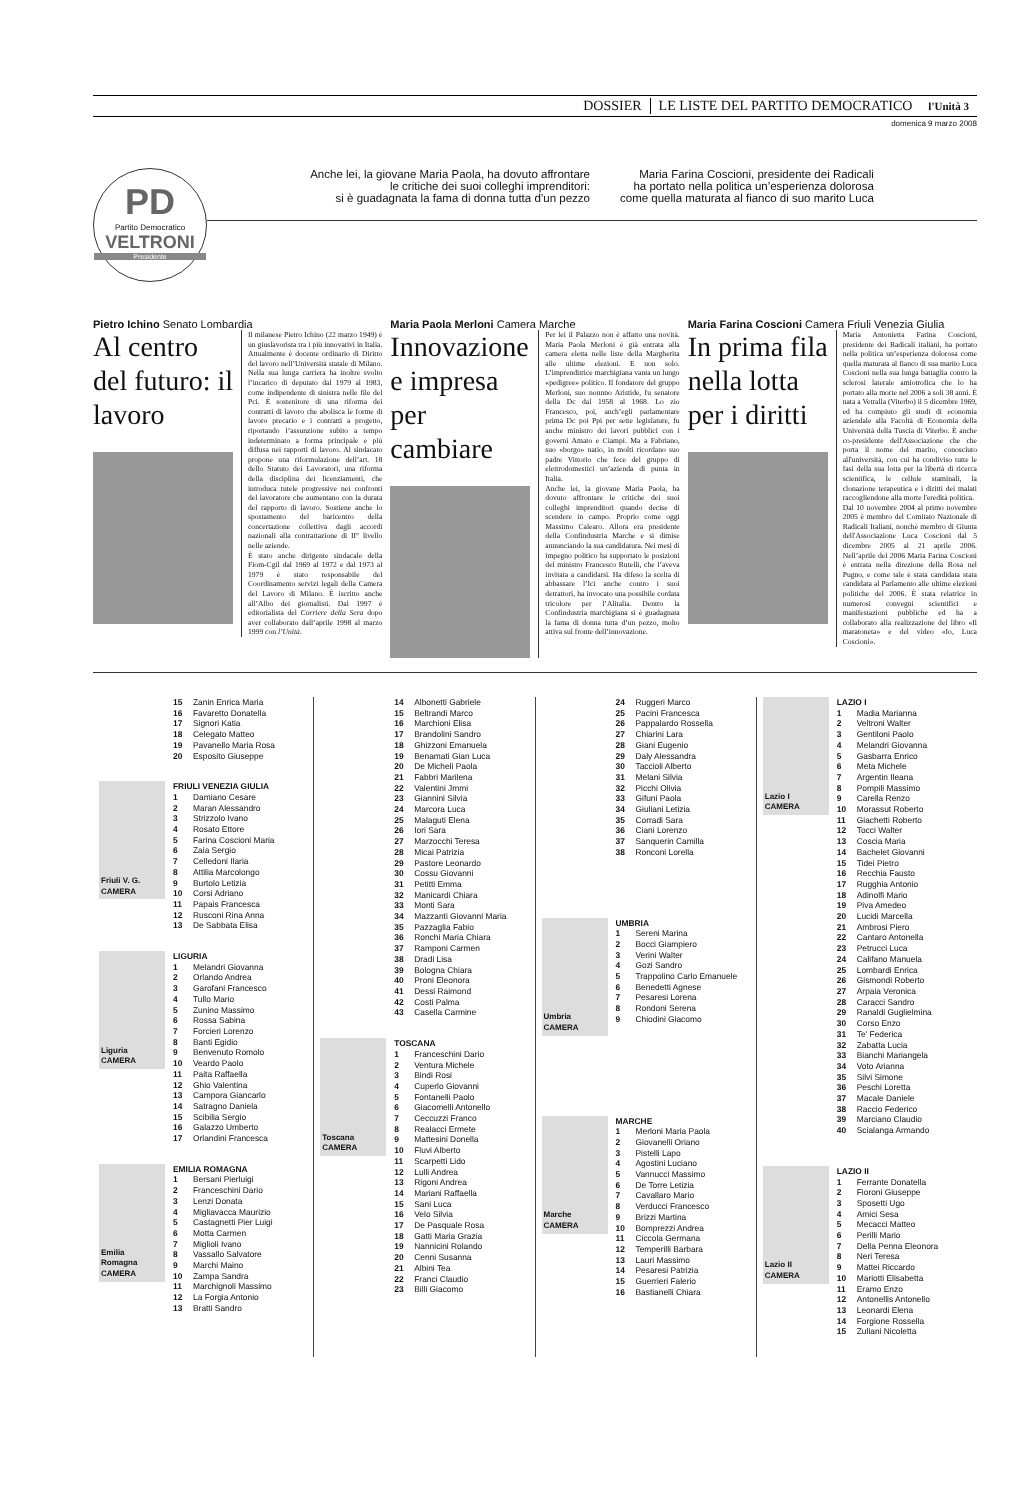DOSSIER LE LISTE DEL PARTITO DEMOCRATICO l'Unità 3
domenica 9 marzo 2008
PD
Partito Democratico
VELTRONI
Presidente
Anche lei, la giovane Maria Paola, ha dovuto affrontare
le critiche dei suoi colleghi imprenditori:
si è guadagnata la fama di donna tutta d’un pezzo
Maria Farina Coscioni, presidente dei Radicali
ha portato nella politica un’esperienza dolorosa
come quella maturata al fianco di suo marito Luca
Pietro Ichino Senato Lombardia
Al centro del futuro: il lavoro
Il milanese Pietro Ichino (22 marzo 1949) è un giuslavorista tra i più innovativi in Italia. Attualmente è docente ordinario di Diritto del lavoro nell’Università statale di Milano. Nella sua lunga carriera ha inoltre svolto l’incarico di deputato dal 1979 al 1983, come indipendente di sinistra nelle file del Pci. È sostenitore di una riforma dei contratti di lavoro che abolisca le forme di lavoro precario e i contratti a progetto, riportando l’assunzione subito a tempo indeterminato a forma principale e più diffusa nei rapporti di lavoro. Al sindacato propone una riformulazione dell’art. 18 dello Statuto dei Lavoratori, una riforma della disciplina dei licenziamenti, che introduca tutele progressive nei confronti del lavoratore che aumentano con la durata del rapporto di lavoro. Sostiene anche lo spostamento del baricentro della concertazione collettiva dagli accordi nazionali alla contrattazione di II° livello nelle aziende.
È stato anche dirigente sindacale della Fiom-Cgil dal 1969 al 1972 e dal 1973 al 1979 è stato responsabile del Coordinamento servizi legali della Camera del Lavoro di Milano. È iscritto anche all’Albo dei giornalisti. Dal 1997 è editorialista del Corriere della Sera dopo aver collaborato dall’aprile 1998 al marzo 1999 con l’Unità.
Maria Paola Merloni Camera Marche
Innovazione e impresa per cambiare
Per lei il Palazzo non è affatto una novità. Maria Paola Merloni è già entrata alla camera eletta nelle liste della Margherita alle ultime elezioni. E non solo. L’imprenditrice marchigiana vanta un lungo «pedigree» politico. Il fondatore del gruppo Merloni, suo nonnno Aristide, fu senatore della Dc dal 1958 al 1968. Lo zio Francesco, poi, anch’egli parlamentare prima Dc poi Ppi per sette legislature, fu anche ministro dei lavori pubblici con i governi Amato e Ciampi. Ma a Fabriano, suo «borgo» natio, in molti ricordano suo padre Vittorio che fece del gruppo di elettrodomestici un’azienda di punta in Italia.
Anche lei, la giovane Maria Paola, ha dovuto affrontare le critiche dei suoi colleghi imprenditori quando decise di scendere in campo. Proprio come oggi Massimo Calearo. Allora era presidente della Confindustria Marche e si dimise annunciando la sua candidatura. Nei mesi di impegno politico ha supportato le posizioni del ministro Francesco Rutelli, che l’aveva invitata a candidarsi. Ha difeso la scelta di abbassare l’Ici anche contro i suoi detrattori, ha invocato una possibile cordata tricolore per l’Alitalia. Dentro la Confindustria marchigiana si è guadagnata la fama di donna tutta d’un pezzo, molto attiva sul fronte dell’innovazione.
Maria Farina Coscioni Camera Friuli Venezia Giulia
In prima fila nella lotta per i diritti
Maria Antonietta Farina Coscioni, presidente dei Radicali italiani, ha portato nella politica un’esperienza dolorosa come quella maturata al fianco di sua marito Luca Coscioni nella sua lunga battaglia contro la sclerosi laterale amiotrofica che lo ha portato alla morte nel 2006 a soli 38 anni. È nata a Vetralla (Viterbo) il 5 dicembre 1969, ed ha compiuto gli studi di economia aziendale alla Facoltà di Economia della Università della Tuscia di Viterbo. È anche co-presidente dell'Associazione che che porta il nome del marito, conosciuto all'università, con cui ha condiviso tutte le fasi della sua lotta per la libertà di ricerca scientifica, le cellule staminali, la clonazione terapeutica e i diritti dei malati raccogliendone alla morte l'eredità politica.
Dal 10 novembre 2004 al primo novembre 2005 è membro del Comitato Nazionale di Radicali Italiani, nonchè membro di Giunta dell'Associazione Luca Coscioni dal 5 dicembre 2005 al 21 aprile 2006. Nell’aprile del 2006 Maria Farina Coscioni è entrata nella direzione della Rosa nel Pugno, e come tale è stata candidata stata candidata al Parlamento alle ultime elezioni politiche del 2006. È stata relatrice in numerosi convegni scientifici e manifestazioni pubbliche ed ha a collaborato alla realizzazione del libro «Il maratoneta» e del video «Io, Luca Coscioni».
15 Zanin Enrica Maria
16 Favaretto Donatella
17 Signori Katia
18 Celegato Matteo
19 Pavanello Maria Rosa
20 Esposito Giuseppe
Friuli V. G. CAMERA
FRIULI VENEZIA GIULIA
1 Damiano Cesare
2 Maran Alessandro
3 Strizzolo Ivano
4 Rosato Ettore
5 Farina Coscioni Maria
6 Zaia Sergio
7 Celledoni Ilaria
8 Attilia Marcolongo
9 Burtolo Letizia
10 Corsi Adriano
11 Papais Francesca
12 Rusconi Rina Anna
13 De Sabbata Elisa
Liguria CAMERA
LIGURIA
1 Melandri Giovanna
2 Orlando Andrea
3 Garofani Francesco
4 Tullo Mario
5 Zunino Massimo
6 Rossa Sabina
7 Forcieri Lorenzo
8 Banti Egidio
9 Benvenuto Romolo
10 Veardo Paolo
11 Paita Raffaella
12 Ghio Valentina
13 Campora Giancarlo
14 Satragno Daniela
15 Scibilia Sergio
16 Galazzo Umberto
17 Orlandini Francesca
Emilia Romagna CAMERA
EMILIA ROMAGNA
1 Bersani Pierluigi
2 Franceschini Dario
3 Lenzi Donata
4 Migliavacca Maurizio
5 Castagnetti Pier Luigi
6 Motta Carmen
7 Miglioli Ivano
8 Vassallo Salvatore
9 Marchi Maino
10 Zampa Sandra
11 Marchignoli Massimo
12 La Forgia Antonio
13 Bratti Sandro
14 Albonetti Gabriele
15 Beltrandi Marco
16 Marchioni Elisa
17 Brandolini Sandro
18 Ghizzoni Emanuela
19 Benamati Gian Luca
20 De Micheli Paola
21 Fabbri Marilena
22 Valentini Jmmi
23 Giannini Silvia
24 Marcora Luca
25 Malaguti Elena
26 Iori Sara
27 Marzocchi Teresa
28 Micai Patrizia
29 Pastore Leonardo
30 Cossu Giovanni
31 Petitti Emma
32 Manicardi Chiara
33 Monti Sara
34 Mazzanti Giovanni Maria
35 Pazzaglia Fabio
36 Ronchi Maria Chiara
37 Ramponi Carmen
38 Dradi Lisa
39 Bologna Chiara
40 Proni Eleonora
41 Dessi Raimond
42 Costi Palma
43 Casella Carmine
Toscana CAMERA
TOSCANA
1 Franceschini Dario
2 Ventura Michele
3 Bindi Rosi
4 Cuperlo Giovanni
5 Fontanelli Paolo
6 Giacomelli Antonello
7 Ceccuzzi Franco
8 Realacci Ermete
9 Mattesini Donella
10 Fluvi Alberto
11 Scarpetti Lido
12 Lulli Andrea
13 Rigoni Andrea
14 Mariani Raffaella
15 Sani Luca
16 Velo Silvia
17 De Pasquale Rosa
18 Gatti Maria Grazia
19 Nannicini Rolando
20 Cenni Susanna
21 Albini Tea
22 Franci Claudio
23 Billi Giacomo
24 Ruggeri Marco
25 Pacini Francesca
26 Pappalardo Rossella
27 Chiarini Lara
28 Giani Eugenio
29 Daly Alessandra
30 Taccioli Alberto
31 Melani Silvia
32 Picchi Olivia
33 Gifuni Paola
34 Giuliani Letizia
35 Corradi Sara
36 Ciani Lorenzo
37 Sanquerin Camilla
38 Ronconi Lorella
Umbria CAMERA
UMBRIA
1 Sereni Marina
2 Bocci Giampiero
3 Verini Walter
4 Gozi Sandro
5 Trappolino Carlo Emanuele
6 Benedetti Agnese
7 Pesaresi Lorena
8 Rondoni Serena
9 Chiodini Giacomo
Marche CAMERA
MARCHE
1 Merloni Maria Paola
2 Giovanelli Oriano
3 Pistelli Lapo
4 Agostini Luciano
5 Vannucci Massimo
6 De Torre Letizia
7 Cavallaro Mario
8 Verducci Francesco
9 Brizzi Martina
10 Bomprezzi Andrea
11 Ciccola Germana
12 Temperilli Barbara
13 Lauri Massimo
14 Pesaresi Patrizia
15 Guerrieri Falerio
16 Bastianelli Chiara
Lazio I CAMERA
LAZIO I
1 Madia Marianna
2 Veltroni Walter
3 Gentiloni Paolo
4 Melandri Giovanna
5 Gasbarra Enrico
6 Meta Michele
7 Argentin Ileana
8 Pompili Massimo
9 Carella Renzo
10 Morassut Roberto
11 Giachetti Roberto
12 Tocci Walter
13 Coscia Maria
14 Bachelet Giovanni
15 Tidei Pietro
16 Recchia Fausto
17 Rugghia Antonio
18 Adinolfi Mario
19 Piva Amedeo
20 Lucidi Marcella
21 Ambrosi Piero
22 Cantaro Antonella
23 Petrucci Luca
24 Califano Manuela
25 Lombardi Enrica
26 Gismondi Roberto
27 Arpaia Veronica
28 Caracci Sandro
29 Ranaldi Guglielmina
30 Corso Enzo
31 Te' Federica
32 Zabatta Lucia
33 Bianchi Mariangela
34 Voto Arianna
35 Silvi Simone
36 Peschi Loretta
37 Macale Daniele
38 Raccio Federico
39 Marciano Claudio
40 Scialanga Armando
Lazio II CAMERA
LAZIO II
1 Ferrante Donatella
2 Fioroni Giuseppe
3 Sposetti Ugo
4 Amici Sesa
5 Mecacci Matteo
6 Perilli Mario
7 Della Penna Eleonora
8 Neri Teresa
9 Mattei Riccardo
10 Mariotti Elisabetta
11 Eramo Enzo
12 Antonellis Antonello
13 Leonardi Elena
14 Forgione Rossella
15 Zuliani Nicoletta